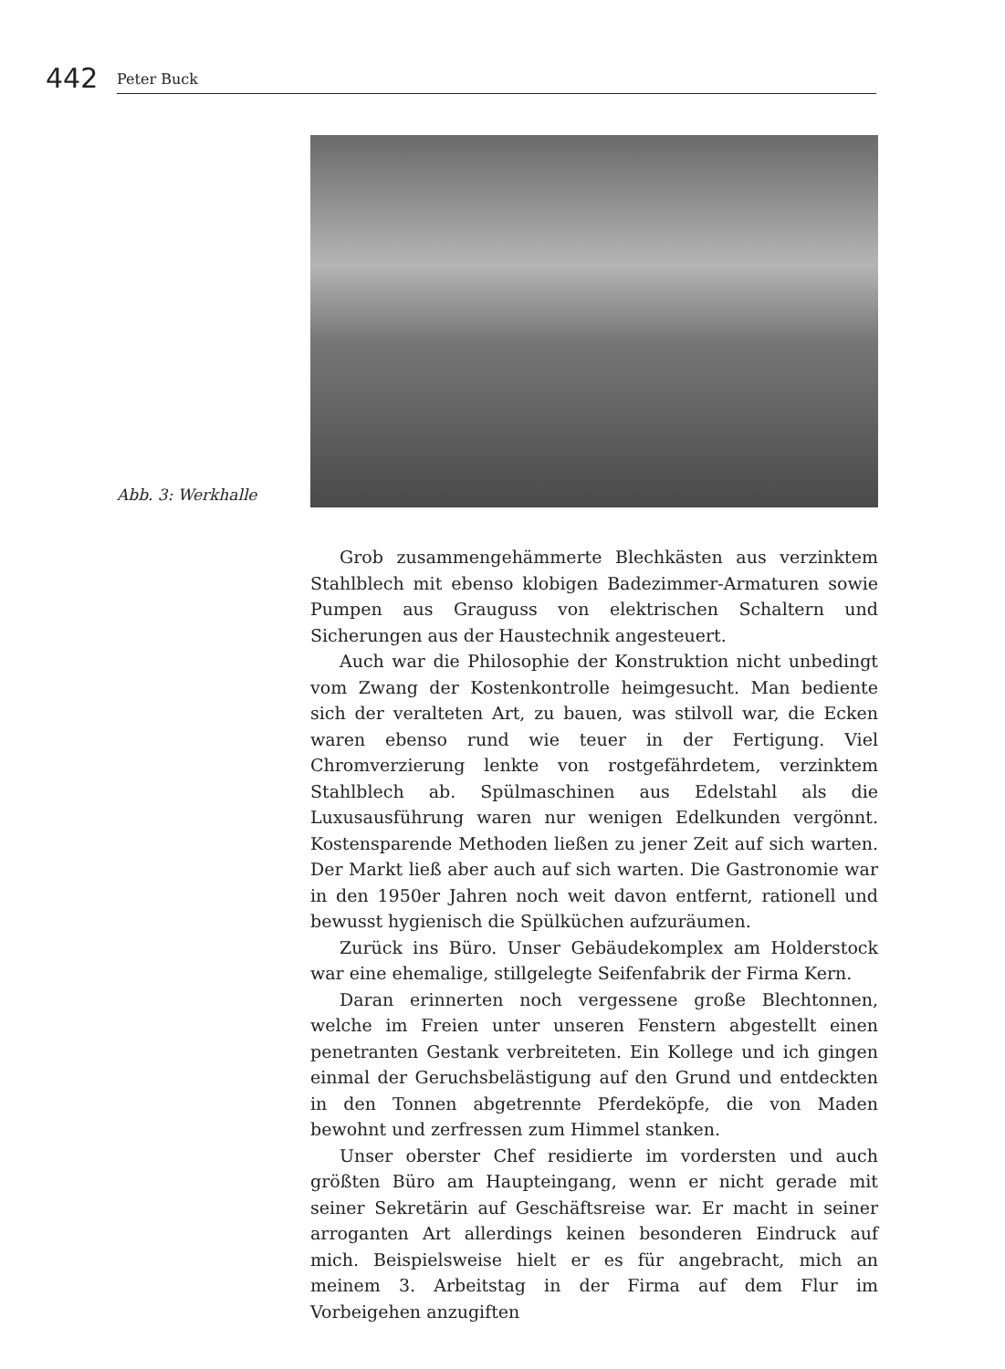442
Peter Buck
Abb. 3: Werkhalle
Grob zusammengehämmerte Blechkästen aus verzinktem Stahlblech mit ebenso klobigen Badezimmer-Armaturen sowie Pumpen aus Grauguss von elektrischen Schaltern und Sicherungen aus der Haustechnik angesteuert.
Auch war die Philosophie der Konstruktion nicht unbedingt vom Zwang der Kostenkontrolle heimgesucht. Man bediente sich der veralteten Art, zu bauen, was stilvoll war, die Ecken waren ebenso rund wie teuer in der Fertigung. Viel Chromverzierung lenkte von rostgefährdetem, verzinktem Stahlblech ab. Spülmaschinen aus Edelstahl als die Luxusausführung waren nur wenigen Edelkunden vergönnt. Kostensparende Methoden ließen zu jener Zeit auf sich warten. Der Markt ließ aber auch auf sich warten. Die Gastronomie war in den 1950er Jahren noch weit davon entfernt, rationell und bewusst hygienisch die Spülküchen aufzuräumen.
Zurück ins Büro. Unser Gebäudekomplex am Holderstock war eine ehemalige, stillgelegte Seifenfabrik der Firma Kern.
Daran erinnerten noch vergessene große Blechtonnen, welche im Freien unter unseren Fenstern abgestellt einen penetranten Gestank verbreiteten. Ein Kollege und ich gingen einmal der Geruchsbelästigung auf den Grund und entdeckten in den Tonnen abgetrennte Pferdeköpfe, die von Maden bewohnt und zerfressen zum Himmel stanken.
Unser oberster Chef residierte im vordersten und auch größten Büro am Haupteingang, wenn er nicht gerade mit seiner Sekretärin auf Geschäftsreise war. Er macht in seiner arroganten Art allerdings keinen besonderen Eindruck auf mich. Beispielsweise hielt er es für angebracht, mich an meinem 3. Arbeitstag in der Firma auf dem Flur im Vorbeigehen anzugiften